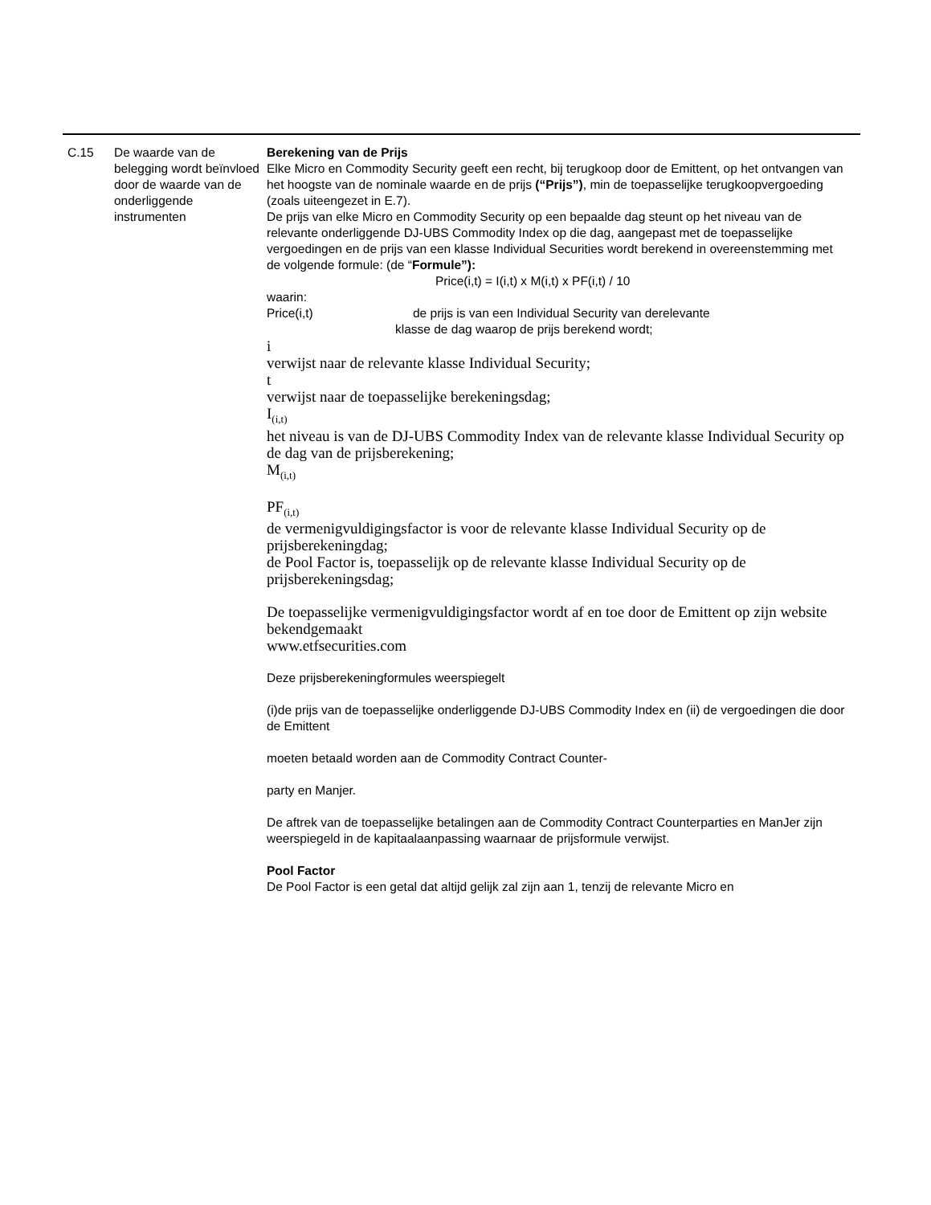C.15 De waarde van de belegging wordt beïnvloed door de waarde van de onderliggende instrumenten
Berekening van de Prijs
Elke Micro en Commodity Security geeft een recht, bij terugkoop door de Emittent, op het ontvangen van het hoogste van de nominale waarde en de prijs (“Prijs”), min de toepasselijke terugkoopvergoeding (zoals uiteengezet in E.7).
De prijs van elke Micro en Commodity Security op een bepaalde dag steunt op het niveau van de relevante onderliggende DJ-UBS Commodity Index op die dag, aangepast met de toepasselijke vergoedingen en de prijs van een klasse Individual Securities wordt berekend in overeenstemming met de volgende formule: (de “Formule”):
Price(i,t) = I(i,t) x M(i,t) x PF(i,t) / 10
waarin:
Price(i,t) de prijs is van een Individual Security van derelevante
klasse de dag waarop de prijs berekend wordt;
i
verwijst naar de relevante klasse Individual Security;
t
verwijst naar de toepasselijke berekeningsdag;
I<sub>(i,t)</sub>
het niveau is van de DJ-UBS Commodity Index van de relevante klasse Individual Security op de dag van de prijsberekening;
M<sub>(i,t)</sub>
PF<sub>(i,t)</sub>
de vermenigvuldigingsfactor is voor de relevante klasse Individual Security op de prijsberekeningdag;
de Pool Factor is, toepasselijk op de relevante klasse Individual Security op de prijsberekeningsdag;
De toepasselijke vermenigvuldigingsfactor wordt af en toe door de Emittent op zijn website bekendgemaakt
www.etfsecurities.com
Deze prijsberekeningformules weerspiegelt
(i)de prijs van de toepasselijke onderliggende DJ-UBS Commodity Index en (ii) de vergoedingen die door de Emittent
moeten betaald worden aan de Commodity Contract Counter-
party en Manjer.
De aftrek van de toepasselijke betalingen aan de Commodity Contract Counterparties en ManJer zijn weerspiegeld in de kapitaalaanpassing waarnaar de prijsformule verwijst.
Pool Factor
De Pool Factor is een getal dat altijd gelijk zal zijn aan 1, tenzij de relevante Micro en